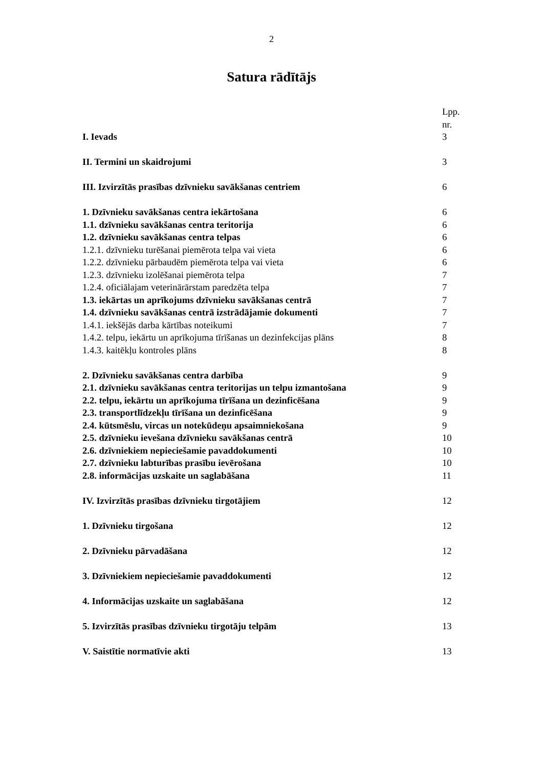2
Satura rādītājs
| | Lpp. nr. |
| I. Ievads | 3 |
| II. Termini un skaidrojumi | 3 |
| III. Izvirzītās prasības dzīvnieku savākšanas centriem | 6 |
| 1. Dzīvnieku savākšanas centra iekārtošana | 6 |
| 1.1. dzīvnieku savākšanas centra teritorija | 6 |
| 1.2. dzīvnieku savākšanas centra telpas | 6 |
| 1.2.1. dzīvnieku turēšanai piemērota telpa vai vieta | 6 |
| 1.2.2. dzīvnieku pārbaudēm piemērota telpa vai vieta | 6 |
| 1.2.3. dzīvnieku izolēšanai piemērota telpa | 7 |
| 1.2.4. oficiālajam veterinārārstam paredzēta telpa | 7 |
| 1.3. iekārtas un aprīkojums dzīvnieku savākšanas centrā | 7 |
| 1.4. dzīvnieku savākšanas centrā izstrādājamie dokumenti | 7 |
| 1.4.1. iekšējās darba kārtības noteikumi | 7 |
| 1.4.2. telpu, iekārtu un aprīkojuma tīrīšanas un dezinfekcijas plāns | 8 |
| 1.4.3. kaitēkļu kontroles plāns | 8 |
| 2. Dzīvnieku savākšanas centra darbība | 9 |
| 2.1. dzīvnieku savākšanas centra teritorijas un telpu izmantošana | 9 |
| 2.2. telpu, iekārtu un aprīkojuma tīrīšana un dezinficēšana | 9 |
| 2.3. transportlīdzekļu tīrīšana un dezinficēšana | 9 |
| 2.4. kūtsmēslu, vircas un notekūdeņu apsaimniekošana | 9 |
| 2.5. dzīvnieku ievešana dzīvnieku savākšanas centrā | 10 |
| 2.6. dzīvniekiem nepieciešamie pavaddokumenti | 10 |
| 2.7. dzīvnieku labturības prasību ievērošana | 10 |
| 2.8. informācijas uzskaite un saglabāšana | 11 |
| IV. Izvirzītās prasības dzīvnieku tirgotājiem | 12 |
| 1. Dzīvnieku tirgošana | 12 |
| 2. Dzīvnieku pārvadāšana | 12 |
| 3. Dzīvniekiem nepieciešamie pavaddokumenti | 12 |
| 4. Informācijas uzskaite un saglabāšana | 12 |
| 5. Izvirzītās prasības dzīvnieku tirgotāju telpām | 13 |
| V. Saistītie normatīvie akti | 13 |